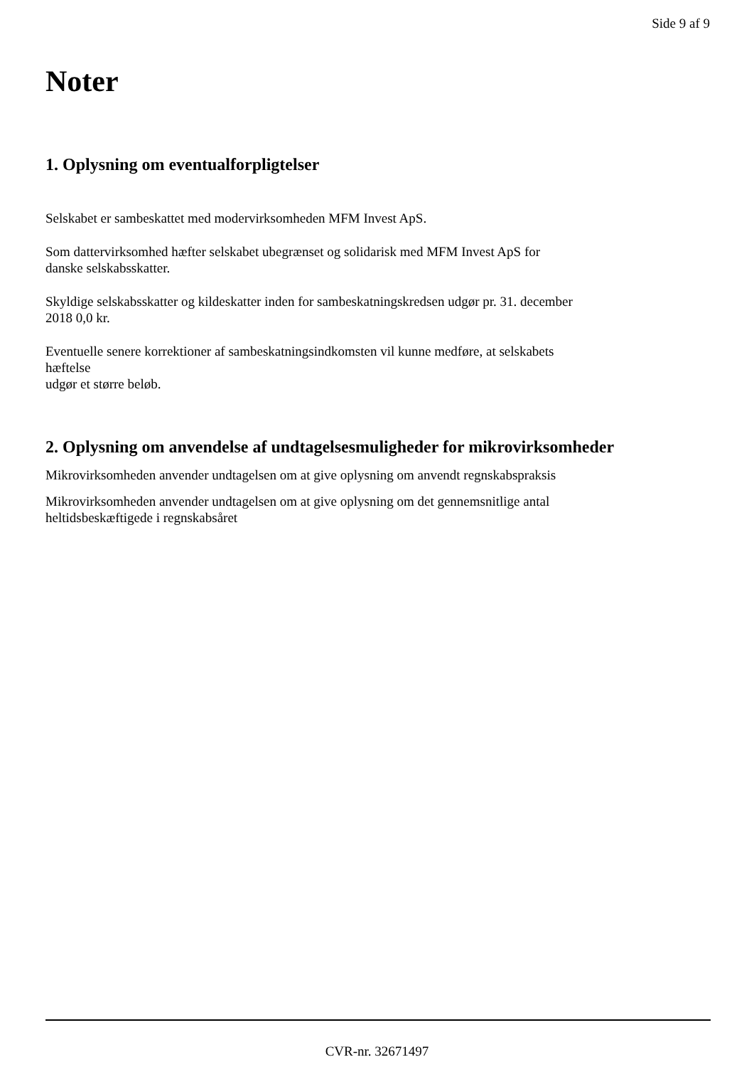Side 9 af 9
Noter
1. Oplysning om eventualforpligtelser
Selskabet er sambeskattet med modervirksomheden MFM Invest ApS.
Som dattervirksomhed hæfter selskabet ubegrænset og solidarisk med MFM Invest ApS for
danske selskabsskatter.
Skyldige selskabsskatter og kildeskatter inden for sambeskatningskredsen udgør pr. 31. december
2018 0,0 kr.
Eventuelle senere korrektioner af sambeskatningsindkomsten vil kunne medføre, at selskabets
hæftelse
udgør et større beløb.
2. Oplysning om anvendelse af undtagelsesmuligheder for mikrovirksomheder
Mikrovirksomheden anvender undtagelsen om at give oplysning om anvendt regnskabspraksis
Mikrovirksomheden anvender undtagelsen om at give oplysning om det gennemsnitlige antal
heltidsbeskæftigede i regnskabsåret
CVR-nr. 32671497